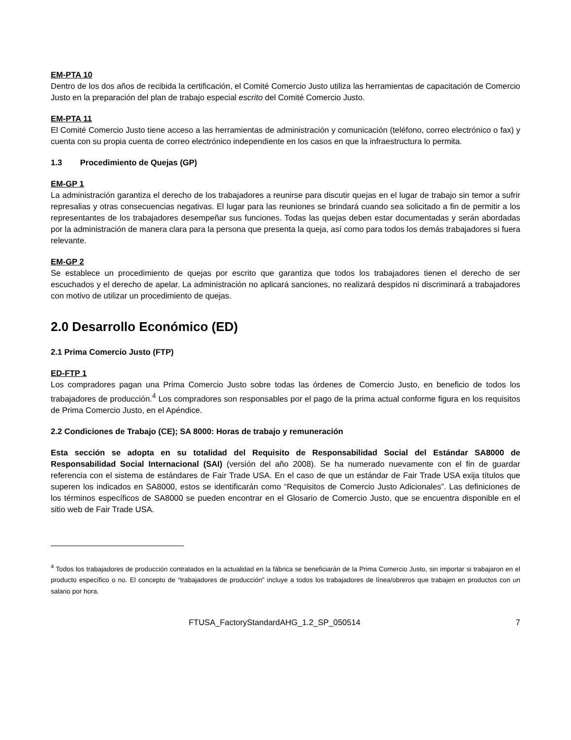EM-PTA 10
Dentro de los dos años de recibida la certificación, el Comité Comercio Justo utiliza las herramientas de capacitación de Comercio Justo en la preparación del plan de trabajo especial escrito del Comité Comercio Justo.
EM-PTA 11
El Comité Comercio Justo tiene acceso a las herramientas de administración y comunicación (teléfono, correo electrónico o fax) y cuenta con su propia cuenta de correo electrónico independiente en los casos en que la infraestructura lo permita.
1.3 Procedimiento de Quejas (GP)
EM-GP 1
La administración garantiza el derecho de los trabajadores a reunirse para discutir quejas en el lugar de trabajo sin temor a sufrir represalias y otras consecuencias negativas. El lugar para las reuniones se brindará cuando sea solicitado a fin de permitir a los representantes de los trabajadores desempeñar sus funciones. Todas las quejas deben estar documentadas y serán abordadas por la administración de manera clara para la persona que presenta la queja, así como para todos los demás trabajadores si fuera relevante.
EM-GP 2
Se establece un procedimiento de quejas por escrito que garantiza que todos los trabajadores tienen el derecho de ser escuchados y el derecho de apelar. La administración no aplicará sanciones, no realizará despidos ni discriminará a trabajadores con motivo de utilizar un procedimiento de quejas.
2.0 Desarrollo Económico (ED)
2.1 Prima Comercio Justo (FTP)
ED-FTP 1
Los compradores pagan una Prima Comercio Justo sobre todas las órdenes de Comercio Justo, en beneficio de todos los trabajadores de producción.<sup>4</sup> Los compradores son responsables por el pago de la prima actual conforme figura en los requisitos de Prima Comercio Justo, en el Apéndice.
2.2 Condiciones de Trabajo (CE); SA 8000: Horas de trabajo y remuneración
Esta sección se adopta en su totalidad del Requisito de Responsabilidad Social del Estándar SA8000 de Responsabilidad Social Internacional (SAI) (versión del año 2008). Se ha numerado nuevamente con el fin de guardar referencia con el sistema de estándares de Fair Trade USA. En el caso de que un estándar de Fair Trade USA exija títulos que superen los indicados en SA8000, estos se identificarán como “Requisitos de Comercio Justo Adicionales”. Las definiciones de los términos específicos de SA8000 se pueden encontrar en el Glosario de Comercio Justo, que se encuentra disponible en el sitio web de Fair Trade USA.
<sup>4</sup> Todos los trabajadores de producción contratados en la actualidad en la fábrica se beneficiarán de la Prima Comercio Justo, sin importar si trabajaron en el producto específico o no. El concepto de “trabajadores de producción” incluye a todos los trabajadores de línea/obreros que trabajen en productos con un salario por hora.
FTUSA_FactoryStandardAHG_1.2_SP_050514 7